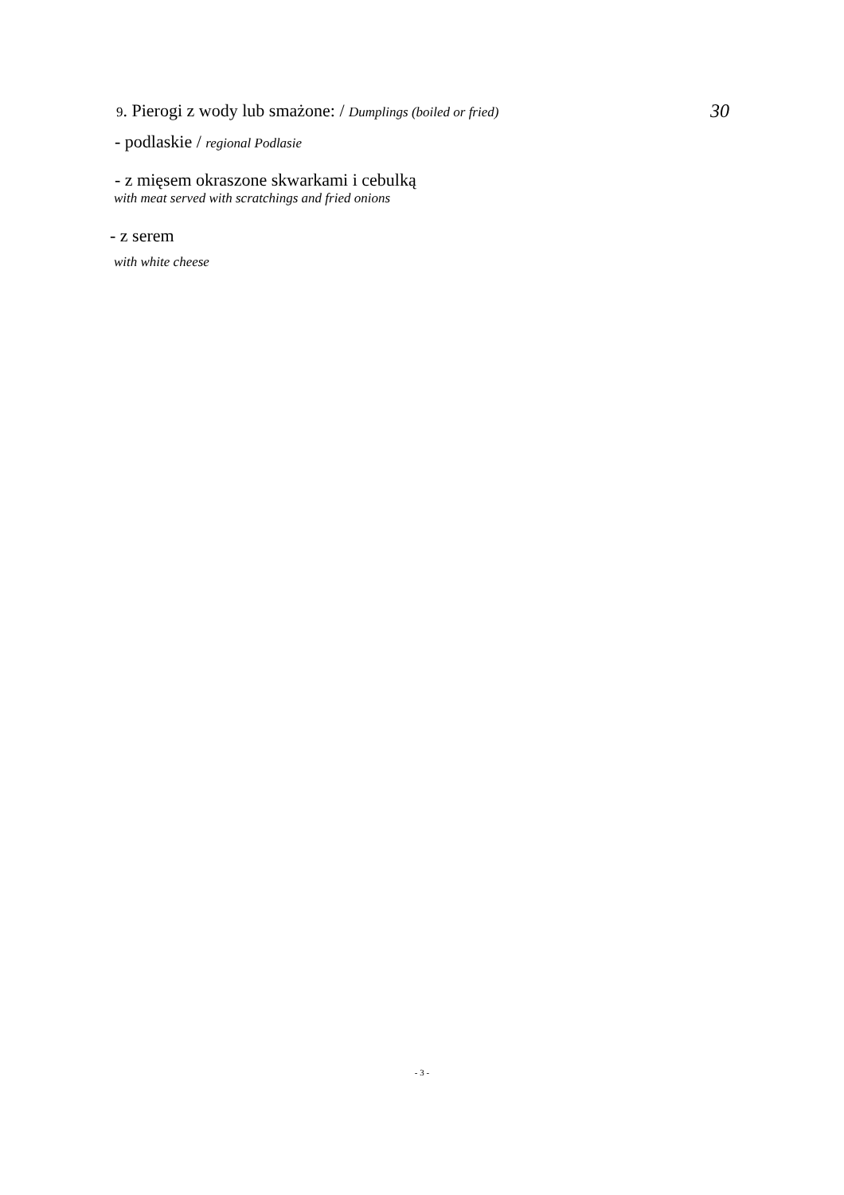9. Pierogi z wody lub smażone: / Dumplings (boiled or fried)
30
- podlaskie / regional Podlasie
- z mięsem okraszone skwarkami i cebulką
with meat served with scratchings and fried onions
- z serem
with white cheese
- 3 -